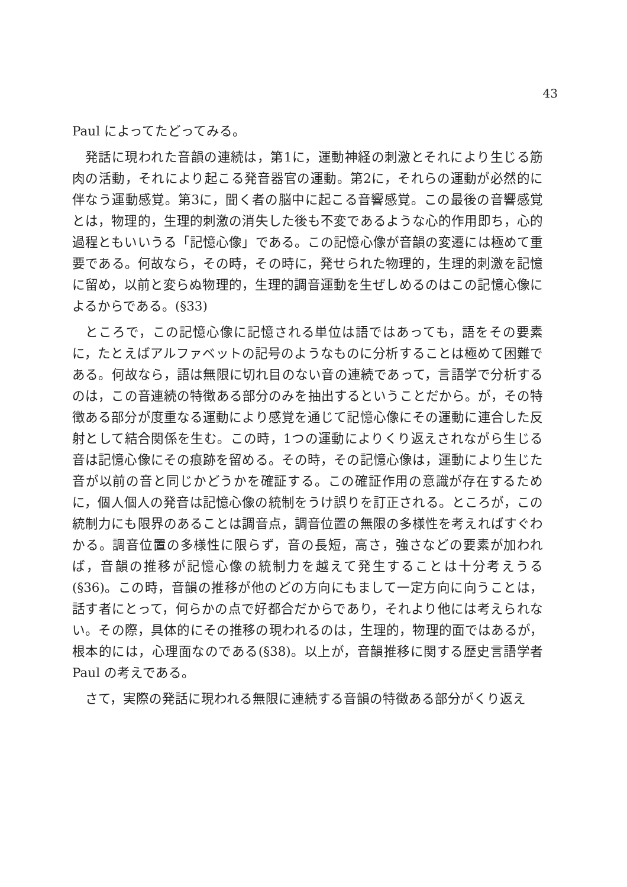43
Paul によってたどってみる。
発話に現われた音韻の連続は，第1に，運動神経の刺激とそれにより生じる筋肉の活動，それにより起こる発音器官の運動。第2に，それらの運動が必然的に伴なう運動感覚。第3に，聞く者の脳中に起こる音響感覚。この最後の音響感覚とは，物理的，生理的刺激の消失した後も不変であるような心的作用即ち，心的過程ともいいうる「記憶心像」である。この記憶心像が音韻の変遷には極めて重要である。何故なら，その時，その時に，発せられた物理的，生理的刺激を記憶に留め，以前と変らぬ物理的，生理的調音運動を生ぜしめるのはこの記憶心像によるからである。(§33)
ところで，この記憶心像に記憶される単位は語ではあっても，語をその要素に，たとえばアルファベットの記号のようなものに分析することは極めて困難である。何故なら，語は無限に切れ目のない音の連続であって，言語学で分析するのは，この音連続の特徴ある部分のみを抽出するということだから。が，その特徴ある部分が度重なる運動により感覚を通じて記憶心像にその運動に連合した反射として結合関係を生む。この時，1つの運動によりくり返えされながら生じる音は記憶心像にその痕跡を留める。その時，その記憶心像は，運動により生じた音が以前の音と同じかどうかを確証する。この確証作用の意識が存在するために，個人個人の発音は記憶心像の統制をうけ誤りを訂正される。ところが，この統制力にも限界のあることは調音点，調音位置の無限の多様性を考えればすぐわかる。調音位置の多様性に限らず，音の長短，高さ，強さなどの要素が加われば，音韻の推移が記憶心像の統制力を越えて発生することは十分考えうる(§36)。この時，音韻の推移が他のどの方向にもまして一定方向に向うことは，話す者にとって，何らかの点で好都合だからであり，それより他には考えられない。その際，具体的にその推移の現われるのは，生理的，物理的面ではあるが，根本的には，心理面なのである(§38)。以上が，音韻推移に関する歴史言語学者 Paul の考えである。
さて，実際の発話に現われる無限に連続する音韻の特徴ある部分がくり返え